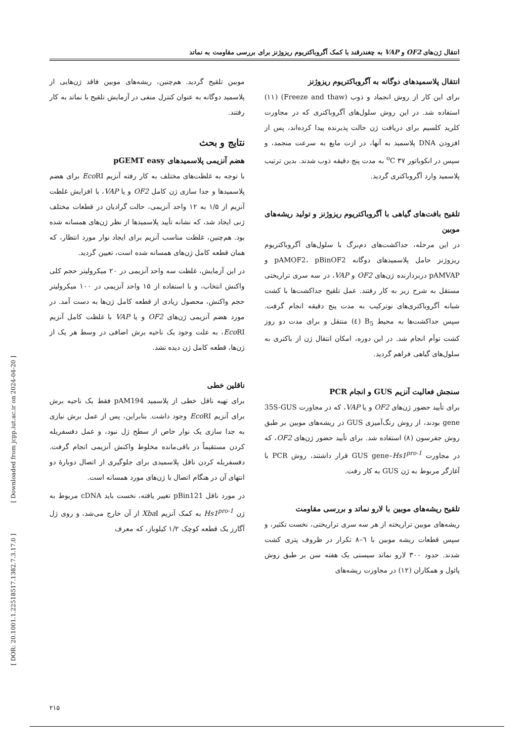انتقال ژن‌های OF2 و VAP به چغندرقند با کمک آگروباکتریوم ریزوژنز برای بررسی مقاومت به نماتد
انتقال پلاسمیدهای دوگانه به آگروباکتریوم ریزوژنز
برای این کار از روش انجماد و ذوب (Freeze and thaw) (۱۱) استفاده شد. در این روش سلول‌های آگروباکتری که در مجاورت کلرید کلسیم برای دریافت ژن حالت پذیرنده پیدا کرده‌اند، پس از افزودن DNA پلاسمید به آنها، در ازت مایع به سرعت منجمد، و سپس در انکوباتور <sup>o</sup>C ۳۷ به مدت پنج دقیقه ذوب شدند. بدین ترتیب پلاسمید وارد آگروباکتری گردید.
تلقیح بافت‌های گیاهی با آگروباکتریوم ریزوژنز و تولید ریشه‌های موبین
در این مرحله، جداکشت‌های دم‌برگ با سلول‌های آگروباکتریوم ریزوژنز حامل پلاسمیدهای دوگانه pAMOF2، pBinOF2 و pAMVAP دربردارنده ژن‌های OF2 و VAP، در سه سری تراریختی مستقل به شرح زیر به کار رفتند. عمل تلقیح جداکشت‌ها با کشت شبانه آگروباکتری‌های نوترکیب به مدت پنج دقیقه انجام گرفت. سپس جداکشت‌ها به محیط B<sub>5</sub> (٤) منتقل و برای مدت دو روز کشت توأم انجام شد. در این دوره، امکان انتقال ژن از باکتری به سلول‌های گیاهی فراهم گردید.
سنجش فعالیت آنزیم GUS و انجام PCR
برای تأیید حضور ژن‌های OF2 و یا VAP، که در مجاورت 35S-GUS gene بودند، از روش رنگ‌آمیزی GUS در ریشه‌های موبین بر طبق روش جفرسون (۸) استفاده شد. برای تأیید حضور ژن‌های OF2، که در مجاورت GUS gene–Hs1<sup>pro-1</sup> قرار داشتند، روش PCR با آغازگر مربوط به ژن GUS به کار رفت.
تلقیح ریشه‌های موبین با لارو نماتد و بررسی مقاومت
ریشه‌های موبین تراریخته از هر سه سری تراریختی، نخست تکثیر، و سپس قطعات ریشه موبین با ٦–٨ تکرار در ظروف پتری کشت شدند. حدود ۳۰۰ لارو نماتد سیستی یک هفته سن بر طبق روش پائول و همکاران (۱۲) در مجاورت ریشه‌های
موبین تلقیح گردید. هم‌چنین، ریشه‌های موبین فاقد ژن‌هایی از پلاسمید دوگانه به عنوان کنترل منفی در آزمایش تلقیح با نماتد به کار رفتند.
نتایج و بحث
هضم آنزیمی پلاسمیدهای pGEMT easy
با توجه به غلظت‌های مختلف به کار رفته آنزیم Eco RI برای هضم پلاسمیدها و جدا سازی ژن کامل OF2 و یا VAP، با افزایش غلظت آنزیم از ۱/۵ به ۱۲ واحد آنزیمی، حالت گرادیان در قطعات مختلف ژنی ایجاد شد، که نشانه تأیید پلاسمیدها از نظر ژن‌های همسانه شده بود. هم‌چنین، غلظت مناسب آنزیم برای ایجاد نوار مورد انتظار، که همان قطعه کامل ژن‌های همسانه شده است، تعیین گردید.
در این آزمایش، غلظت سه واحد آنزیمی در ۲۰ میکرولیتر حجم کلی واکنش انتخاب، و با استفاده از ۱۵ واحد آنزیمی در ۱۰۰ میکرولیتر حجم واکنش، محصول زیادی از قطعه کامل ژن‌ها به دست آمد. در مورد هضم آنزیمی ژن‌های OF2 و یا VAP با غلظت کامل آنزیم Eco RI، به علت وجود یک ناحیه برش اضافی در وسط هر یک از ژن‌ها، قطعه کامل ژن دیده نشد.
ناقلین خطی
برای تهیه ناقل خطی از پلاسمید pAM194 فقط یک ناحیه برش برای آنزیم Eco RI وجود داشت. بنابراین، پس از عمل برش نیازی به جدا سازی یک نوار خاص از سطح ژل نبود، و عمل دفسفریله کردن مستقیماً در باقی‌مانده مخلوط واکنش آنزیمی انجام گرفت. دفسفریله کردن ناقل پلاسمیدی برای جلوگیری از اتصال دوبارهٔ دو انتهای آن در هنگام اتصال با ژن‌های مورد همسانه است.
در مورد ناقل pBin121 تغییر یافته، نخست باید cDNA مربوط به ژن Hs1<sup>pro-1</sup> به کمک آنزیم Xba I از آن خارج می‌شد، و روی ژل آگارز یک قطعه کوچک ۱/۲ کیلوباز، که معرف
[ Downloaded from jcpp.iut.ac.ir on 2024-04-20 ]
[ DOR: 20.1001.1.22518517.1382.7.3.17.0 ]
۲۱۵